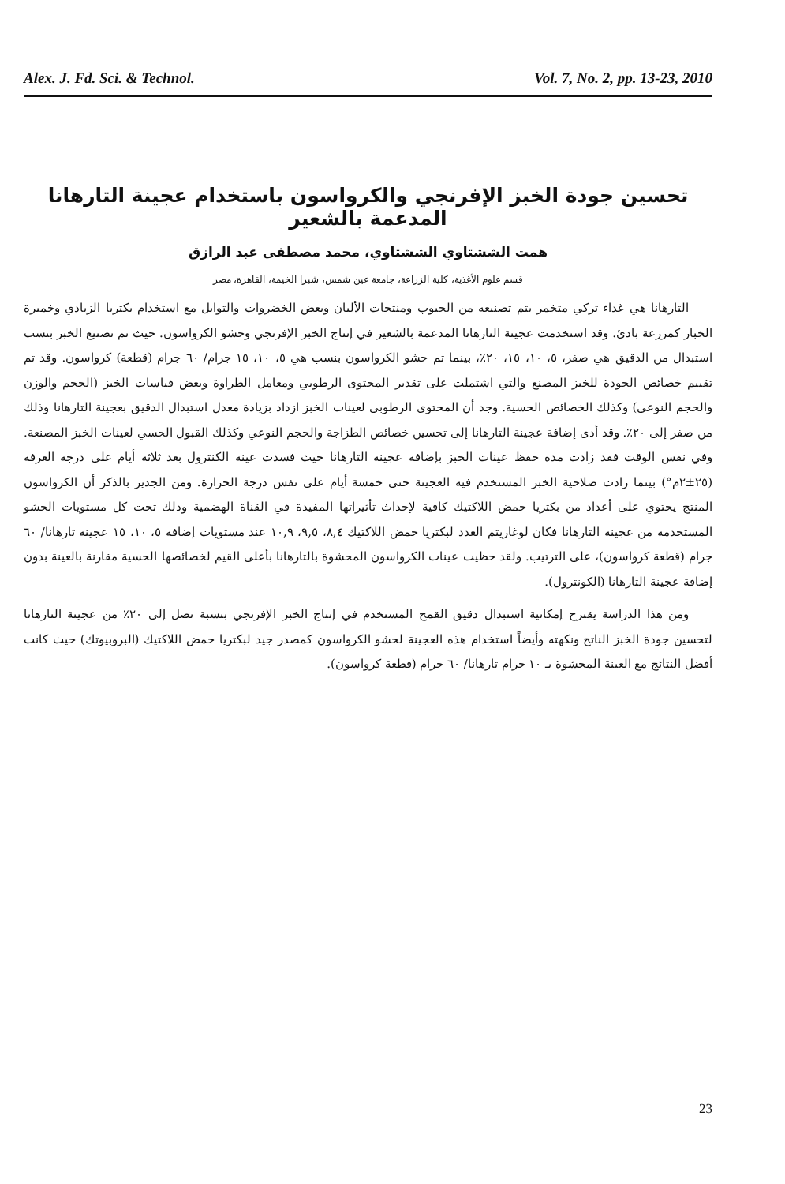Alex. J. Fd. Sci. & Technol. Vol. 7, No. 2, pp. 13-23, 2010
تحسين جودة الخبز الإفرنجي والكرواسون باستخدام عجينة التارهانا المدعمة بالشعير
همت الششتاوي الششتاوي، محمد مصطفى عبد الرازق
قسم علوم الأغذية، كلية الزراعة، جامعة عين شمس، شبرا الخيمة، القاهرة، مصر
التارهانا هي غذاء تركي متخمر يتم تصنيعه من الحبوب ومنتجات الألبان وبعض الخضروات والتوابل مع استخدام بكتريا الزبادي وخميرة الخباز كمزرعة بادئ. وقد استخدمت عجينة التارهانا المدعمة بالشعير في إنتاج الخبز الإفرنجي وحشو الكرواسون. حيث تم تصنيع الخبز بنسب استبدال من الدقيق هي صفر، ٥، ١٠، ١٥، ٢٠٪، بينما تم حشو الكرواسون بنسب هي ٥، ١٠، ١٥ جرام/ ٦٠ جرام (قطعة) كرواسون. وقد تم تقييم خصائص الجودة للخبز المصنع والتي اشتملت على تقدير المحتوى الرطوبي ومعامل الطراوة وبعض قياسات الخبز (الحجم والوزن والحجم النوعي) وكذلك الخصائص الحسية. وجد أن المحتوى الرطوبي لعينات الخبز ازداد بزيادة معدل استبدال الدقيق بعجينة التارهانا وذلك من صفر إلى ٢٠٪. وقد أدى إضافة عجينة التارهانا إلى تحسين خصائص الطزاجة والحجم النوعي وكذلك القبول الحسي لعينات الخبز المصنعة. وفي نفس الوقت فقد زادت مدة حفظ عينات الخبز بإضافة عجينة التارهانا حيث فسدت عينة الكنترول بعد ثلاثة أيام على درجة الغرفة (٢٥±٢م°) بينما زادت صلاحية الخبز المستخدم فيه العجينة حتى خمسة أيام على نفس درجة الحرارة. ومن الجدير بالذكر أن الكرواسون المنتج يحتوي على أعداد من بكتريا حمض اللاكتيك كافية لإحداث تأثيراتها المفيدة في القناة الهضمية وذلك تحت كل مستويات الحشو المستخدمة من عجينة التارهانا فكان لوغاريتم العدد لبكتريا حمض اللاكتيك ٨,٤، ٩,٥، ١٠,٩ عند مستويات إضافة ٥، ١٠، ١٥ عجينة تارهانا/ ٦٠ جرام (قطعة كرواسون)، على الترتيب. ولقد حظيت عينات الكرواسون المحشوة بالتارهانا بأعلى القيم لخصائصها الحسية مقارنة بالعينة بدون إضافة عجينة التارهانا (الكونترول).
ومن هذا الدراسة يقترح إمكانية استبدال دقيق القمح المستخدم في إنتاج الخبز الإفرنجي بنسبة تصل إلى ٢٠٪ من عجينة التارهانا لتحسين جودة الخبز الناتج ونكهته وأيضاً استخدام هذه العجينة لحشو الكرواسون كمصدر جيد لبكتريا حمض اللاكتيك (البروبيوتك) حيث كانت أفضل النتائج مع العينة المحشوة بـ ١٠ جرام تارهانا/ ٦٠ جرام (قطعة كرواسون).
23